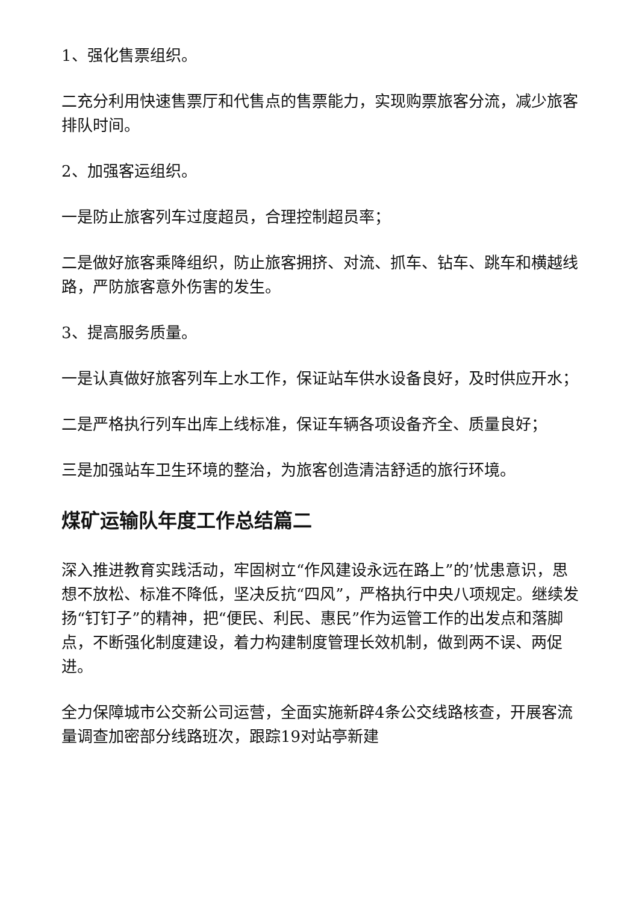1、强化售票组织。
二充分利用快速售票厅和代售点的售票能力，实现购票旅客分流，减少旅客排队时间。
2、加强客运组织。
一是防止旅客列车过度超员，合理控制超员率；
二是做好旅客乘降组织，防止旅客拥挤、对流、抓车、钻车、跳车和横越线路，严防旅客意外伤害的发生。
3、提高服务质量。
一是认真做好旅客列车上水工作，保证站车供水设备良好，及时供应开水；
二是严格执行列车出库上线标准，保证车辆各项设备齐全、质量良好；
三是加强站车卫生环境的整治，为旅客创造清洁舒适的旅行环境。
煤矿运输队年度工作总结篇二
深入推进教育实践活动，牢固树立“作风建设永远在路上”的’忧患意识，思想不放松、标准不降低，坚决反抗“四风”，严格执行中央八项规定。继续发扬“钉钉子”的精神，把“便民、利民、惠民”作为运管工作的出发点和落脚点，不断强化制度建设，着力构建制度管理长效机制，做到两不误、两促进。
全力保障城市公交新公司运营，全面实施新辟4条公交线路核查，开展客流量调查加密部分线路班次，跟踪19对站亭新建